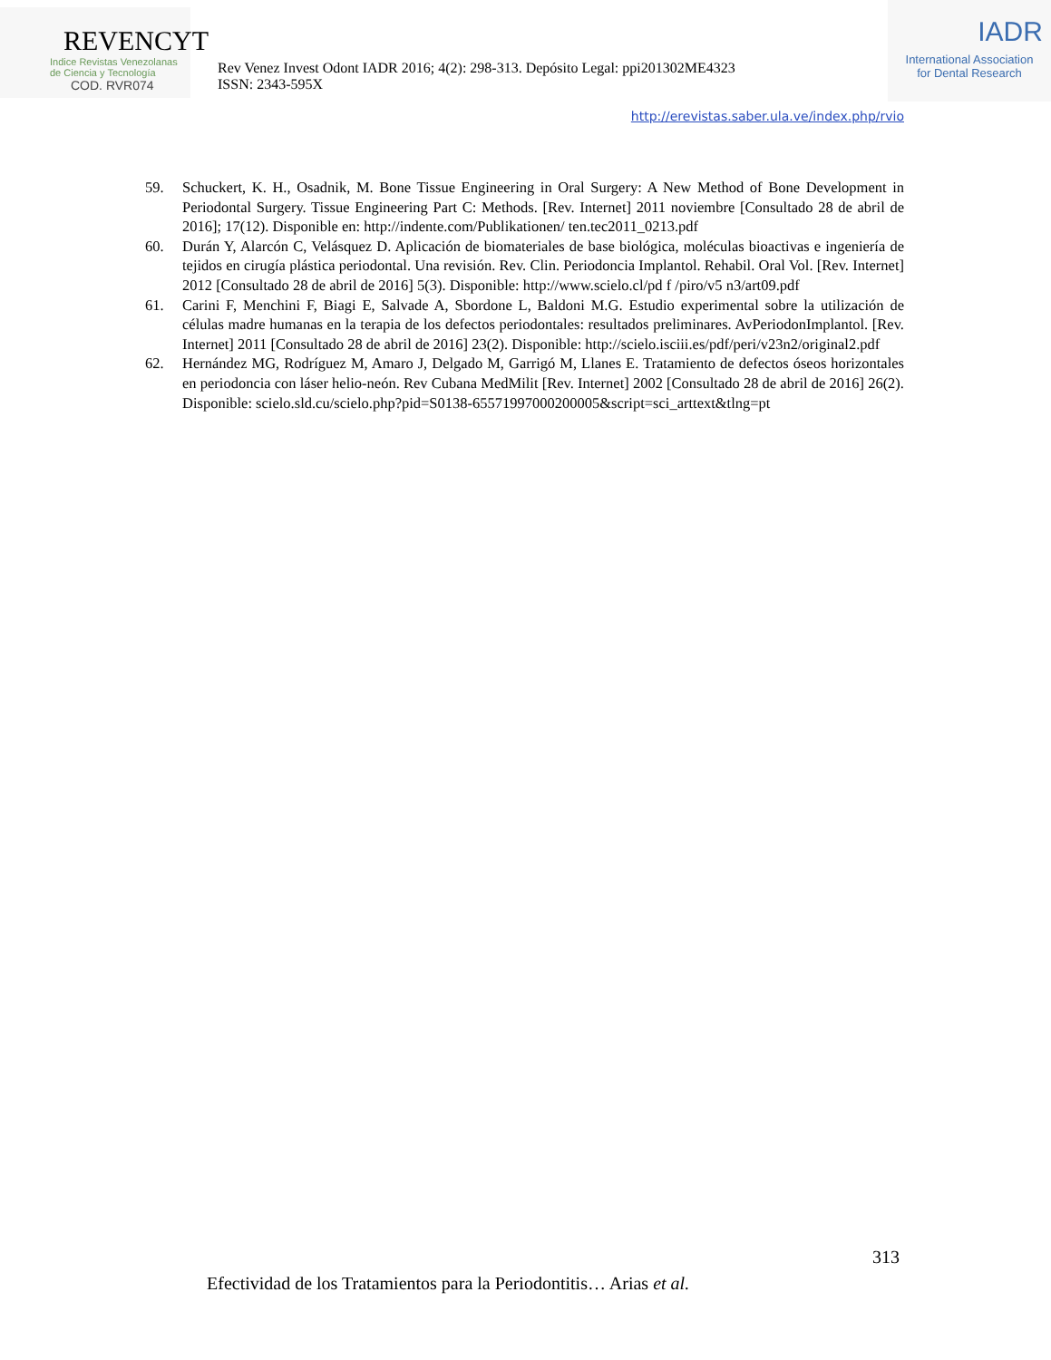REVENCYT
Indice Revistas Venezolanas
de Ciencia y Tecnología
COD. RVR074
Rev Venez Invest Odont IADR 2016; 4(2): 298-313. Depósito Legal: ppi201302ME4323
ISSN: 2343-595X
IADR
International Association
for Dental Research
http://erevistas.saber.ula.ve/index.php/rvio
59. Schuckert, K. H., Osadnik, M. Bone Tissue Engineering in Oral Surgery: A New Method of Bone Development in Periodontal Surgery. Tissue Engineering Part C: Methods. [Rev. Internet] 2011 noviembre [Consultado 28 de abril de 2016]; 17(12). Disponible en: http://indente.com/Publikationen/ ten.tec2011_0213.pdf
60. Durán Y, Alarcón C, Velásquez D. Aplicación de biomateriales de base biológica, moléculas bioactivas e ingeniería de tejidos en cirugía plástica periodontal. Una revisión. Rev. Clin. Periodoncia Implantol. Rehabil. Oral Vol. [Rev. Internet] 2012 [Consultado 28 de abril de 2016] 5(3). Disponible: http://www.scielo.cl/pd f /piro/v5 n3/art09.pdf
61. Carini F, Menchini F, Biagi E, Salvade A, Sbordone L, Baldoni M.G. Estudio experimental sobre la utilización de células madre humanas en la terapia de los defectos periodontales: resultados preliminares. AvPeriodonImplantol. [Rev. Internet] 2011 [Consultado 28 de abril de 2016] 23(2). Disponible: http://scielo.isciii.es/pdf/peri/v23n2/original2.pdf
62. Hernández MG, Rodríguez M, Amaro J, Delgado M, Garrigó M, Llanes E. Tratamiento de defectos óseos horizontales en periodoncia con láser helio-neón. Rev Cubana MedMilit [Rev. Internet] 2002 [Consultado 28 de abril de 2016] 26(2). Disponible: scielo.sld.cu/scielo.php?pid=S0138-65571997000200005&script=sci_arttext&tlng=pt
313
Efectividad de los Tratamientos para la Periodontitis… Arias et al.